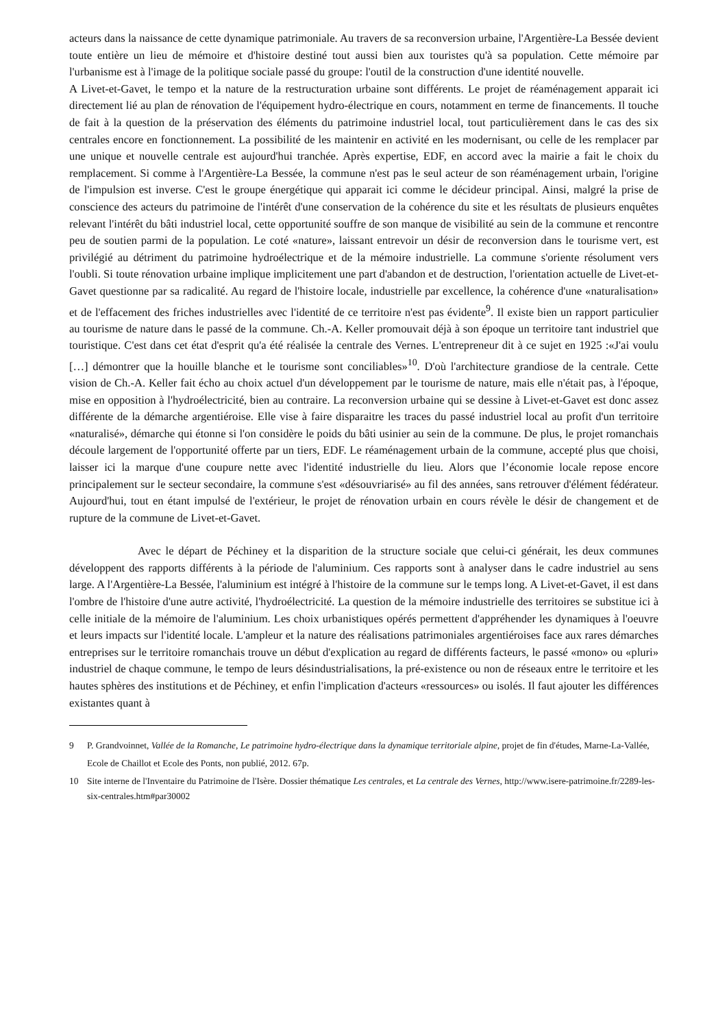acteurs dans la naissance de cette dynamique patrimoniale. Au travers de sa reconversion urbaine, l'Argentière-La Bessée devient toute entière un lieu de mémoire et d'histoire destiné tout aussi bien aux touristes qu'à sa population. Cette mémoire par l'urbanisme est à l'image de la politique sociale passé du groupe: l'outil de la construction d'une identité nouvelle.
A Livet-et-Gavet, le tempo et la nature de la restructuration urbaine sont différents. Le projet de réaménagement apparait ici directement lié au plan de rénovation de l'équipement hydro-électrique en cours, notamment en terme de financements. Il touche de fait à la question de la préservation des éléments du patrimoine industriel local, tout particulièrement dans le cas des six centrales encore en fonctionnement. La possibilité de les maintenir en activité en les modernisant, ou celle de les remplacer par une unique et nouvelle centrale est aujourd'hui tranchée. Après expertise, EDF, en accord avec la mairie a fait le choix du remplacement. Si comme à l'Argentière-La Bessée, la commune n'est pas le seul acteur de son réaménagement urbain, l'origine de l'impulsion est inverse. C'est le groupe énergétique qui apparait ici comme le décideur principal. Ainsi, malgré la prise de conscience des acteurs du patrimoine de l'intérêt d'une conservation de la cohérence du site et les résultats de plusieurs enquêtes relevant l'intérêt du bâti industriel local, cette opportunité souffre de son manque de visibilité au sein de la commune et rencontre peu de soutien parmi de la population. Le coté «nature», laissant entrevoir un désir de reconversion dans le tourisme vert, est privilégié au détriment du patrimoine hydroélectrique et de la mémoire industrielle. La commune s'oriente résolument vers l'oubli. Si toute rénovation urbaine implique implicitement une part d'abandon et de destruction, l'orientation actuelle de Livet-et-Gavet questionne par sa radicalité. Au regard de l'histoire locale, industrielle par excellence, la cohérence d'une «naturalisation» et de l'effacement des friches industrielles avec l'identité de ce territoire n'est pas évidente<sup>9</sup>. Il existe bien un rapport particulier au tourisme de nature dans le passé de la commune. Ch.-A. Keller promouvait déjà à son époque un territoire tant industriel que touristique. C'est dans cet état d'esprit qu'a été réalisée la centrale des Vernes. L'entrepreneur dit à ce sujet en 1925 :«J'ai voulu […] démontrer que la houille blanche et le tourisme sont conciliables»<sup>10</sup>. D'où l'architecture grandiose de la centrale. Cette vision de Ch.-A. Keller fait écho au choix actuel d'un développement par le tourisme de nature, mais elle n'était pas, à l'époque, mise en opposition à l'hydroélectricité, bien au contraire. La reconversion urbaine qui se dessine à Livet-et-Gavet est donc assez différente de la démarche argentiéroise. Elle vise à faire disparaitre les traces du passé industriel local au profit d'un territoire «naturalisé», démarche qui étonne si l'on considère le poids du bâti usinier au sein de la commune. De plus, le projet romanchais découle largement de l'opportunité offerte par un tiers, EDF. Le réaménagement urbain de la commune, accepté plus que choisi, laisser ici la marque d'une coupure nette avec l'identité industrielle du lieu. Alors que l’économie locale repose encore principalement sur le secteur secondaire, la commune s'est «désouvriarisé» au fil des années, sans retrouver d'élément fédérateur. Aujourd'hui, tout en étant impulsé de l'extérieur, le projet de rénovation urbain en cours révèle le désir de changement et de rupture de la commune de Livet-et-Gavet.
Avec le départ de Péchiney et la disparition de la structure sociale que celui-ci générait, les deux communes développent des rapports différents à la période de l'aluminium. Ces rapports sont à analyser dans le cadre industriel au sens large. A l'Argentière-La Bessée, l'aluminium est intégré à l'histoire de la commune sur le temps long. A Livet-et-Gavet, il est dans l'ombre de l'histoire d'une autre activité, l'hydroélectricité. La question de la mémoire industrielle des territoires se substitue ici à celle initiale de la mémoire de l'aluminium. Les choix urbanistiques opérés permettent d'appréhender les dynamiques à l'oeuvre et leurs impacts sur l'identité locale. L'ampleur et la nature des réalisations patrimoniales argentiéroises face aux rares démarches entreprises sur le territoire romanchais trouve un début d'explication au regard de différents facteurs, le passé «mono» ou «pluri» industriel de chaque commune, le tempo de leurs désindustrialisations, la pré-existence ou non de réseaux entre le territoire et les hautes sphères des institutions et de Péchiney, et enfin l'implication d'acteurs «ressources» ou isolés. Il faut ajouter les différences existantes quant à
9 P. Grandvoinnet, Vallée de la Romanche, Le patrimoine hydro-électrique dans la dynamique territoriale alpine, projet de fin d'études, Marne-La-Vallée, Ecole de Chaillot et Ecole des Ponts, non publié, 2012. 67p.
10 Site interne de l'Inventaire du Patrimoine de l'Isère. Dossier thématique Les centrales, et La centrale des Vernes, http://www.isere-patrimoine.fr/2289-les-six-centrales.htm#par30002